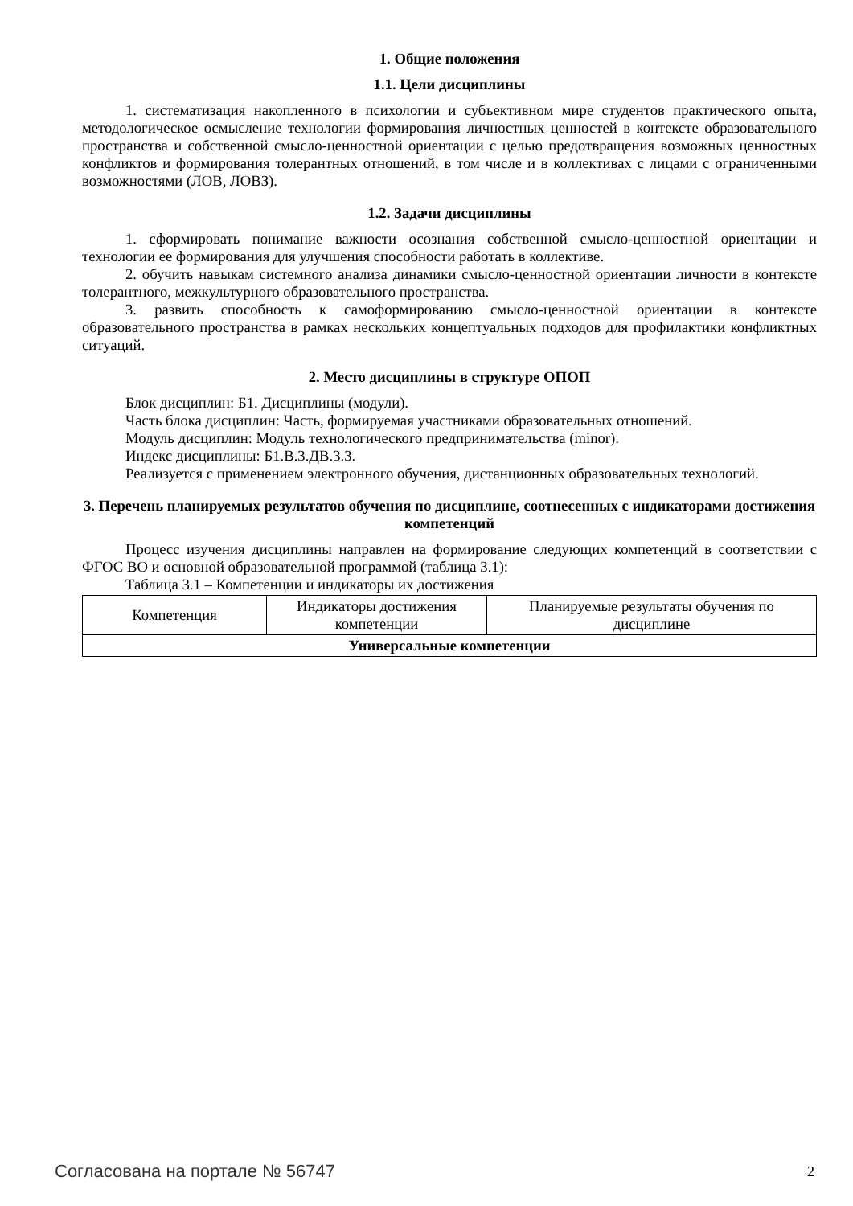1. Общие положения
1.1. Цели дисциплины
1. систематизация накопленного в психологии и субъективном мире студентов практического опыта, методологическое осмысление технологии формирования личностных ценностей в контексте образовательного пространства и собственной смысло-ценностной ориентации с целью предотвращения возможных ценностных конфликтов и формирования толерантных отношений, в том числе и в коллективах с лицами с ограниченными возможностями (ЛОВ, ЛОВЗ).
1.2. Задачи дисциплины
1. сформировать понимание важности осознания собственной смысло-ценностной ориентации и технологии ее формирования для улучшения способности работать в коллективе.
2. обучить навыкам системного анализа динамики смысло-ценностной ориентации личности в контексте толерантного, межкультурного образовательного пространства.
3. развить способность к самоформированию смысло-ценностной ориентации в контексте образовательного пространства в рамках нескольких концептуальных подходов для профилактики конфликтных ситуаций.
2. Место дисциплины в структуре ОПОП
Блок дисциплин: Б1. Дисциплины (модули).
Часть блока дисциплин: Часть, формируемая участниками образовательных отношений.
Модуль дисциплин: Модуль технологического предпринимательства (minor).
Индекс дисциплины: Б1.В.3.ДВ.3.3.
Реализуется с применением электронного обучения, дистанционных образовательных технологий.
3. Перечень планируемых результатов обучения по дисциплине, соотнесенных с индикаторами достижения компетенций
Процесс изучения дисциплины направлен на формирование следующих компетенций в соответствии с ФГОС ВО и основной образовательной программой (таблица 3.1):
Таблица 3.1 – Компетенции и индикаторы их достижения
| Компетенция | Индикаторы достижения компетенции | Планируемые результаты обучения по дисциплине |
| --- | --- | --- |
| Универсальные компетенции | | |
Согласована на портале № 56747 2